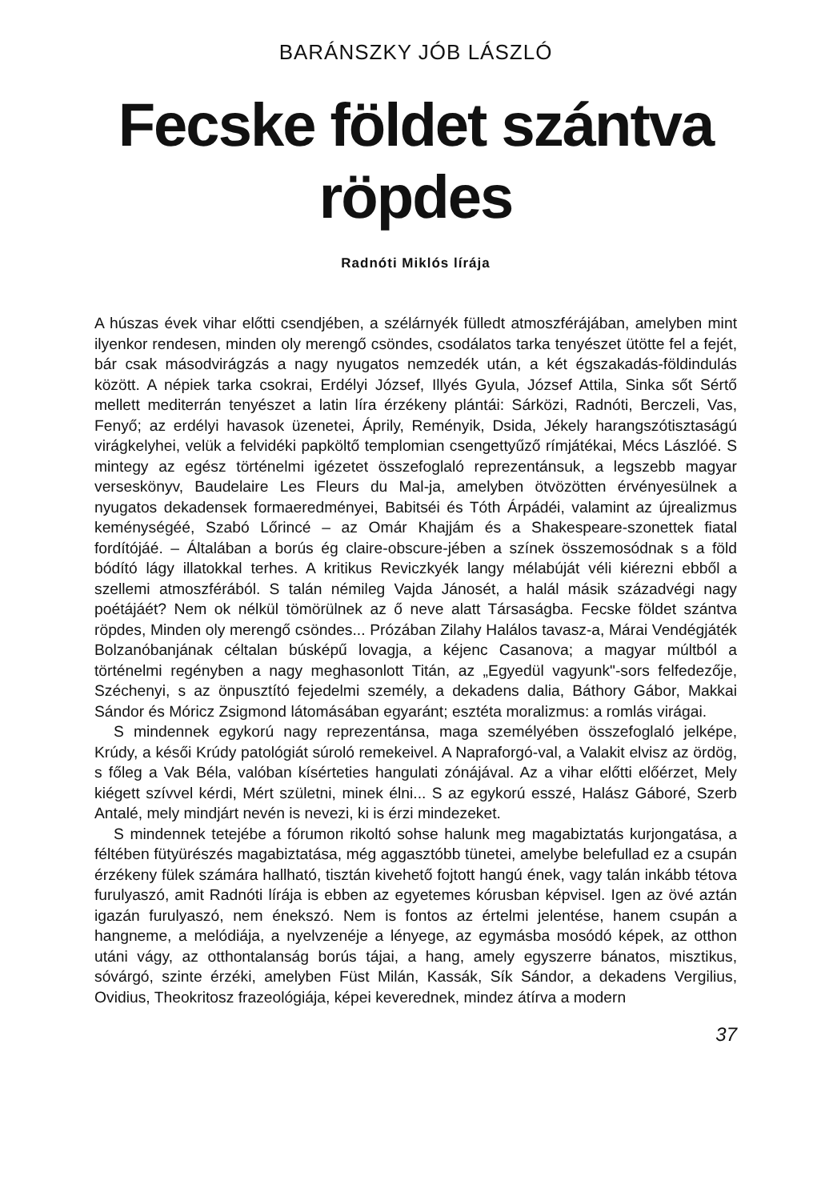BARÁNSZKY JÓB LÁSZLÓ
Fecske földet szántva
röpdes
Radnóti Miklós lírája
A húszas évek vihar előtti csendjében, a szélárnyék fülledt atmoszférájában, amelyben mint ilyenkor rendesen, minden oly merengő csöndes, csodálatos tarka tenyészet ütötte fel a fejét, bár csak másodvirágzás a nagy nyugatos nemzedék után, a két égszakadás-földindulás között. A népiek tarka csokrai, Erdélyi József, Illyés Gyula, József Attila, Sinka sőt Sértő mellett mediterrán tenyészet a latin líra érzékeny plántái: Sárközi, Radnóti, Berczeli, Vas, Fenyő; az erdélyi havasok üzenetei, Áprily, Reményik, Dsida, Jékely harangszótisztaságú virágkelyhei, velük a felvidéki papköltő templomian csengettyűző rímjátékai, Mécs Lászlóé. S mintegy az egész történelmi igézetet összefoglaló reprezentánsuk, a legszebb magyar verseskönyv, Baudelaire Les Fleurs du Mal-ja, amelyben ötvözötten érvényesülnek a nyugatos dekadensek formaeredményei, Babitséi és Tóth Árpádéi, valamint az újrealizmus keménységéé, Szabó Lőrincé – az Omár Khajjám és a Shakespeare-szonettek fiatal fordítójáé. – Általában a borús ég claire-obscure-jében a színek összemosódnak s a föld bódító lágy illatokkal terhes. A kritikus Reviczkyék langy mélabúját véli kiérezni ebből a szellemi atmoszférából. S talán némileg Vajda Jánosét, a halál másik századvégi nagy poétájáét? Nem ok nélkül tömörülnek az ő neve alatt Társaságba. Fecske földet szántva röpdes, Minden oly merengő csöndes... Prózában Zilahy Halálos tavasz-a, Márai Vendégjáték Bolzanóbanjának céltalan búsképű lovagja, a kéjenc Casanova; a magyar múltból a történelmi regényben a nagy meghasonlott Titán, az „Egyedül vagyunk"-sors felfedezője, Széchenyi, s az önpusztító fejedelmi személy, a dekadens dalia, Báthory Gábor, Makkai Sándor és Móricz Zsigmond látomásában egyaránt; esztéta moralizmus: a romlás virágai.
S mindennek egykorú nagy reprezentánsa, maga személyében összefoglaló jelképe, Krúdy, a késői Krúdy patológiát súroló remekeivel. A Napraforgó-val, a Valakit elvisz az ördög, s főleg a Vak Béla, valóban kísérteties hangulati zónájával. Az a vihar előtti előérzet, Mely kiégett szívvel kérdi, Mért születni, minek élni... S az egykorú esszé, Halász Gáboré, Szerb Antalé, mely mindjárt nevén is nevezi, ki is érzi mindezeket.
S mindennek tetejébe a fórumon rikoltó sohse halunk meg magabiztatás kurjongatása, a féltében fütyürészés magabiztatása, még aggasztóbb tünetei, amelybe belefullad ez a csupán érzékeny fülek számára hallható, tisztán kivehető fojtott hangú ének, vagy talán inkább tétova furulyaszó, amit Radnóti lírája is ebben az egyetemes kórusban képvisel. Igen az övé aztán igazán furulyaszó, nem énekszó. Nem is fontos az értelmi jelentése, hanem csupán a hangneme, a melódiája, a nyelvzenéje a lényege, az egymásba mosódó képek, az otthon utáni vágy, az otthontalanság borús tájai, a hang, amely egyszerre bánatos, misztikus, sóvárgó, szinte érzéki, amelyben Füst Milán, Kassák, Sík Sándor, a dekadens Vergilius, Ovidius, Theokritosz frazeológiája, képei keverednek, mindez átírva a modern
37